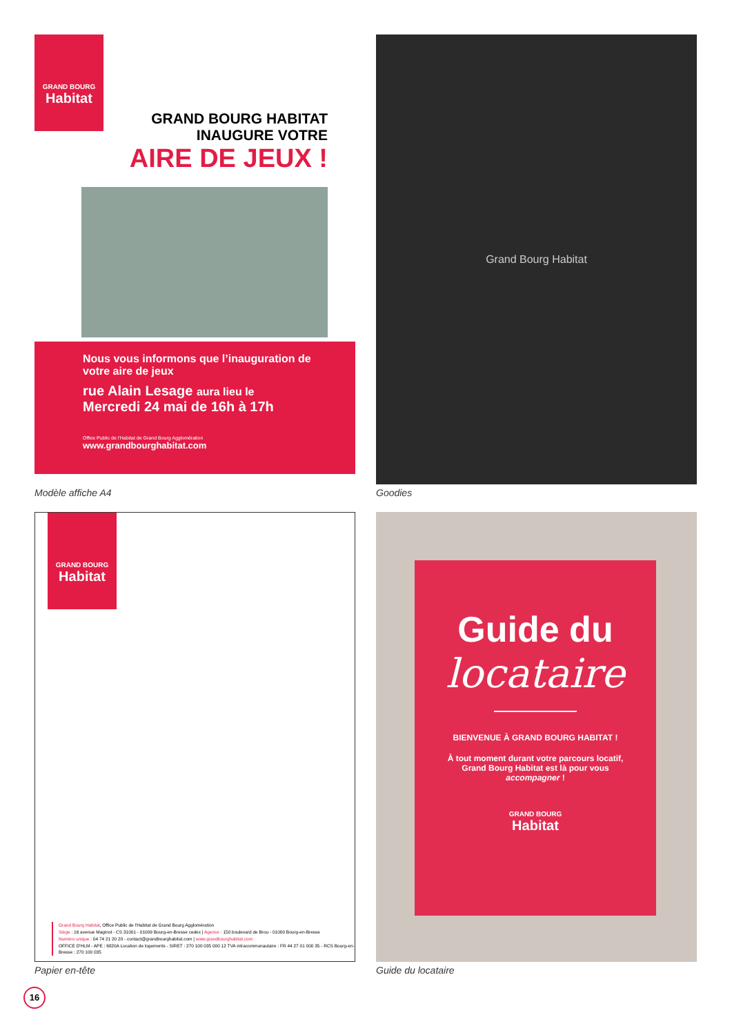GRAND BOURG
Habitat
GRAND BOURG HABITAT
INAUGURE VOTRE
AIRE DE JEUX !
Nous vous informons que l’inauguration de votre aire de jeux
rue Alain Lesage aura lieu le
Mercredi 24 mai de 16h à 17h
Office Public de l'Habitat de Grand Bourg Agglomération
www.grandbourghabitat.com
Modèle affiche A4
Grand Bourg Habitat
Goodies
GRAND BOURG
Habitat
Grand Bourg Habitat, Office Public de l'Habitat de Grand Bourg Agglomération
Siège : 16 avenue Maginot - CS 31001 - 01009 Bourg-en-Bresse cedex | Agence : 150 boulevard de Brou - 01000 Bourg-en-Bresse
Numéro unique : 04 74 21 20 20 - contact@grandbourghabitat.com | www.grandbourghabitat.com
OFFICE D'HLM - APE : 6820A Location de logements - SIRET : 270 100 035 000 12 TVA intracommunautaire : FR 44 27 01 000 35 - RCS Bourg-en-Bresse : 270 100 035
Papier en-tête
Guide du
locataire
BIENVENUE À GRAND BOURG HABITAT !
À tout moment durant votre parcours locatif, Grand Bourg Habitat est là pour vous accompagner !
GRAND BOURG
Habitat
Guide du locataire
16